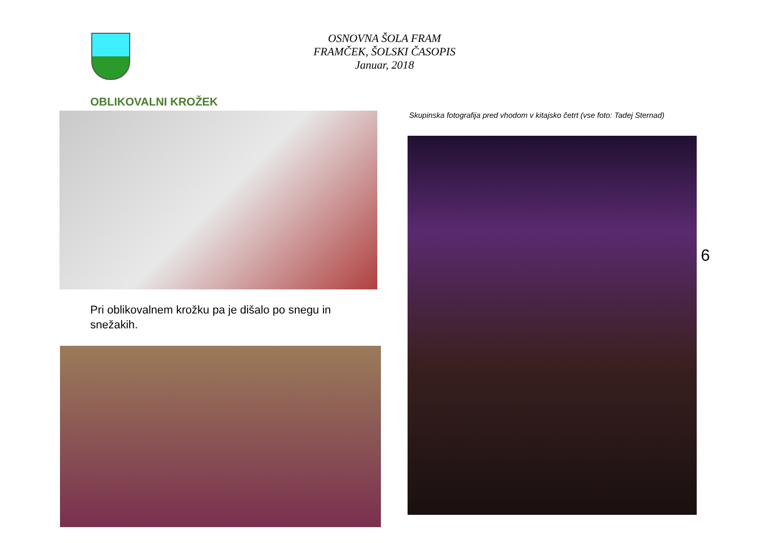OSNOVNA ŠOLA FRAM
FRAMČEK, ŠOLSKI ČASOPIS
Januar, 2018
OBLIKOVALNI KROŽEK
Pri oblikovalnem krožku pa je dišalo po snegu in snežakih.
Skupinska fotografija pred vhodom v kitajsko četrt (vse foto: Tadej Sternad)
6